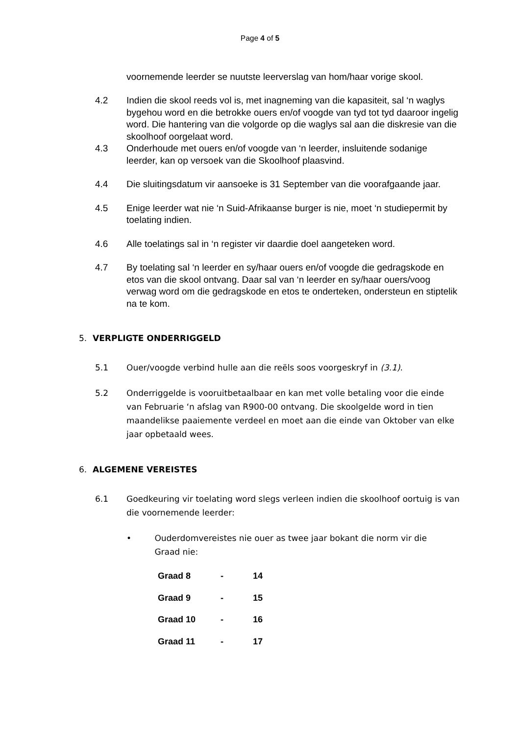Page 4 of 5
voornemende leerder se nuutste leerverslag van hom/haar vorige skool.
4.2 Indien die skool reeds vol is, met inagneming van die kapasiteit, sal ‘n waglys bygehou word en die betrokke ouers en/of voogde van tyd tot tyd daaroor ingelig word. Die hantering van die volgorde op die waglys sal aan die diskresie van die skoolhoof oorgelaat word.
4.3 Onderhoude met ouers en/of voogde van ‘n leerder, insluitende sodanige leerder, kan op versoek van die Skoolhoof plaasvind.
4.4 Die sluitingsdatum vir aansoeke is 31 September van die voorafgaande jaar.
4.5 Enige leerder wat nie ‘n Suid-Afrikaanse burger is nie, moet ‘n studiepermit by toelating indien.
4.6 Alle toelatings sal in ‘n register vir daardie doel aangeteken word.
4.7 By toelating sal ‘n leerder en sy/haar ouers en/of voogde die gedragskode en etos van die skool ontvang. Daar sal van ‘n leerder en sy/haar ouers/voog verwag word om die gedragskode en etos te onderteken, ondersteun en stiptelik na te kom.
5. VERPLIGTE ONDERRIGGELD
5.1 Ouer/voogde verbind hulle aan die reëls soos voorgeskryf in (3.1).
5.2 Onderriggelde is vooruitbetaalbaar en kan met volle betaling voor die einde van Februarie ‘n afslag van R900-00 ontvang. Die skoolgelde word in tien maandelikse paaiemente verdeel en moet aan die einde van Oktober van elke jaar opbetaald wees.
6. ALGEMENE VEREISTES
6.1 Goedkeuring vir toelating word slegs verleen indien die skoolhoof oortuig is van die voornemende leerder:
• Ouderdomvereistes nie ouer as twee jaar bokant die norm vir die Graad nie:
| Graad 8 | - | 14 |
| Graad 9 | - | 15 |
| Graad 10 | - | 16 |
| Graad 11 | - | 17 |